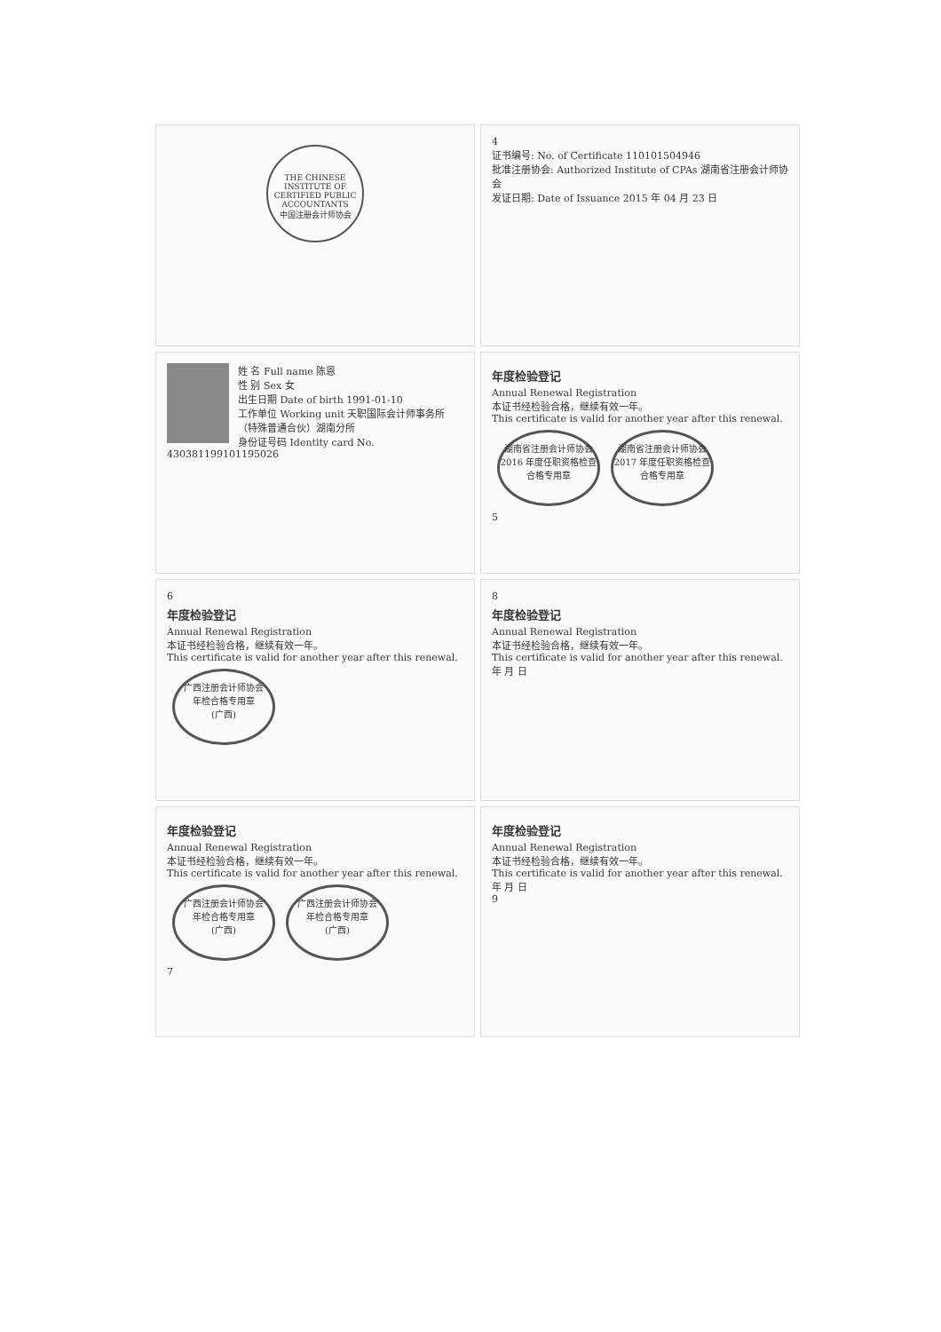THE CHINESE INSTITUTE OF CERTIFIED PUBLIC ACCOUNTANTS
中国注册会计师协会
4
证书编号: No. of Certificate 110101504946
批准注册协会: Authorized Institute of CPAs 湖南省注册会计师协会
发证日期: Date of Issuance 2015 年 04 月 23 日
姓 名 Full name 陈恩
性 别 Sex 女
出生日期 Date of birth 1991-01-10
工作单位 Working unit 天职国际会计师事务所（特殊普通合伙）湖南分所
身份证号码 Identity card No. 430381199101195026
年度检验登记
Annual Renewal Registration
本证书经检验合格，继续有效一年。
This certificate is valid for another year after this renewal.
湖南省注册会计师协会
2016 年度任职资格检查
合格专用章 湖南省注册会计师协会
2017 年度任职资格检查
合格专用章
5
6
年度检验登记
Annual Renewal Registration
本证书经检验合格，继续有效一年。
This certificate is valid for another year after this renewal.
广西注册会计师协会
年检合格专用章
(广西)
8
年度检验登记
Annual Renewal Registration
本证书经检验合格，继续有效一年。
This certificate is valid for another year after this renewal.
年 月 日
年度检验登记
Annual Renewal Registration
本证书经检验合格，继续有效一年。
This certificate is valid for another year after this renewal.
广西注册会计师协会
年检合格专用章
(广西) 广西注册会计师协会
年检合格专用章
(广西)
7
年度检验登记
Annual Renewal Registration
本证书经检验合格，继续有效一年。
This certificate is valid for another year after this renewal.
年 月 日
9